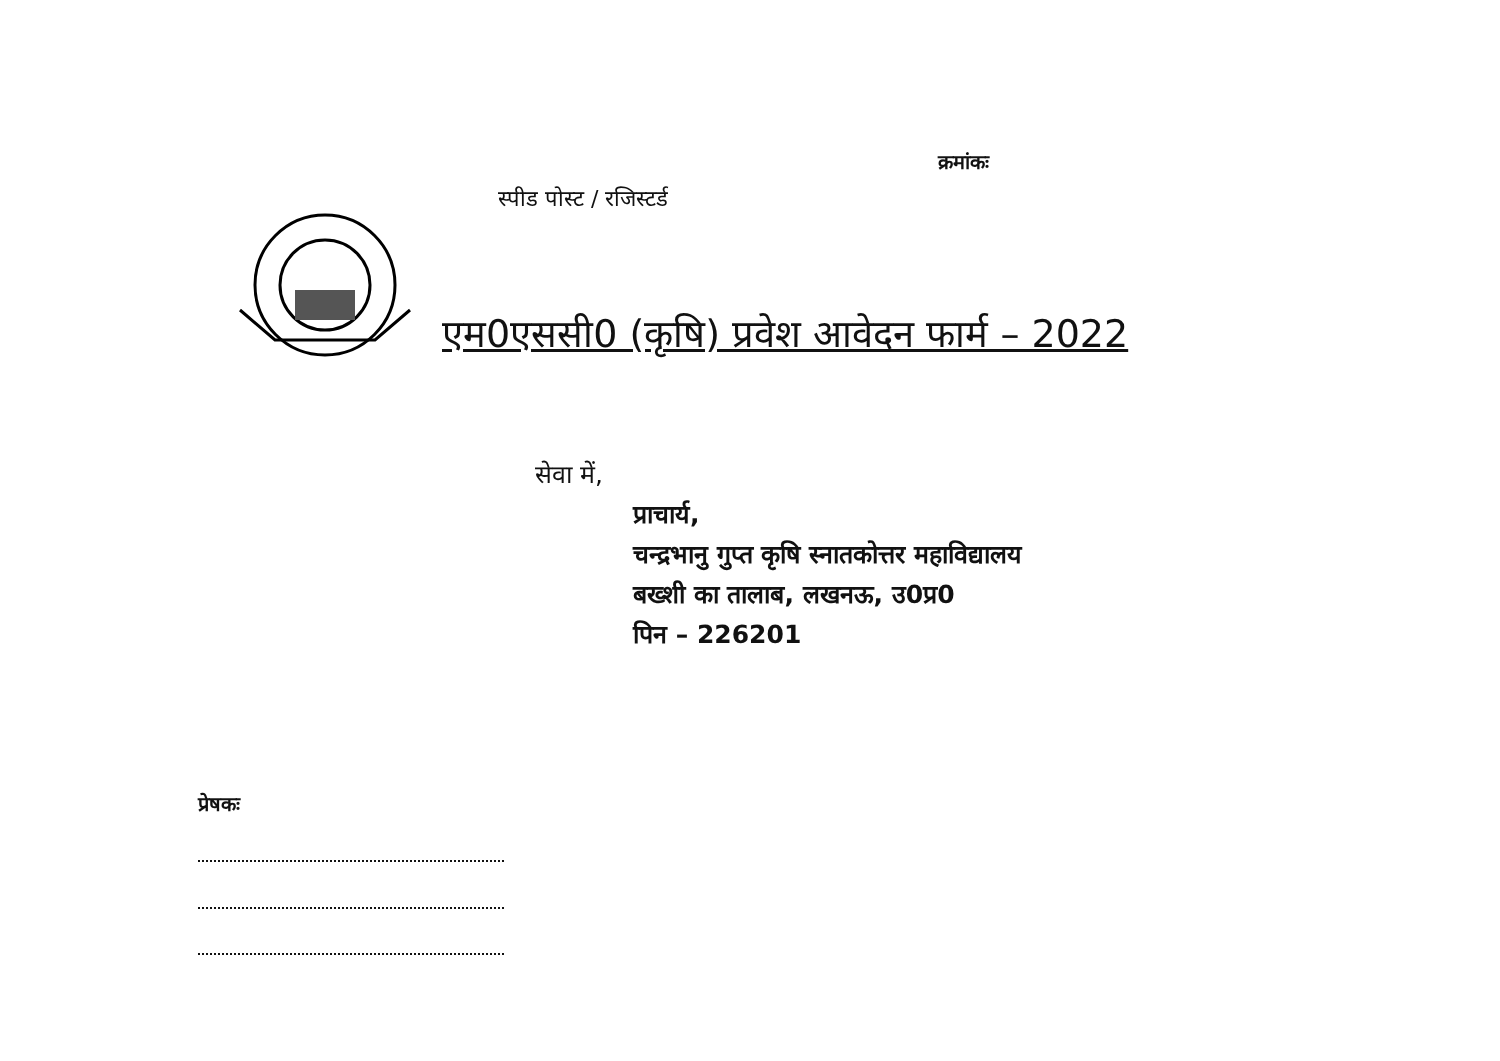क्रमांकः
स्पीड पोस्ट / रजिस्टर्ड
एम0एससी0 (कृषि) प्रवेश आवेदन फार्म – 2022
सेवा में,
प्राचार्य,
चन्द्रभानु गुप्त कृषि स्नातकोत्तर महाविद्यालय
बख्शी का तालाब, लखनऊ, उ0प्र0
पिन – 226201
प्रेषकः